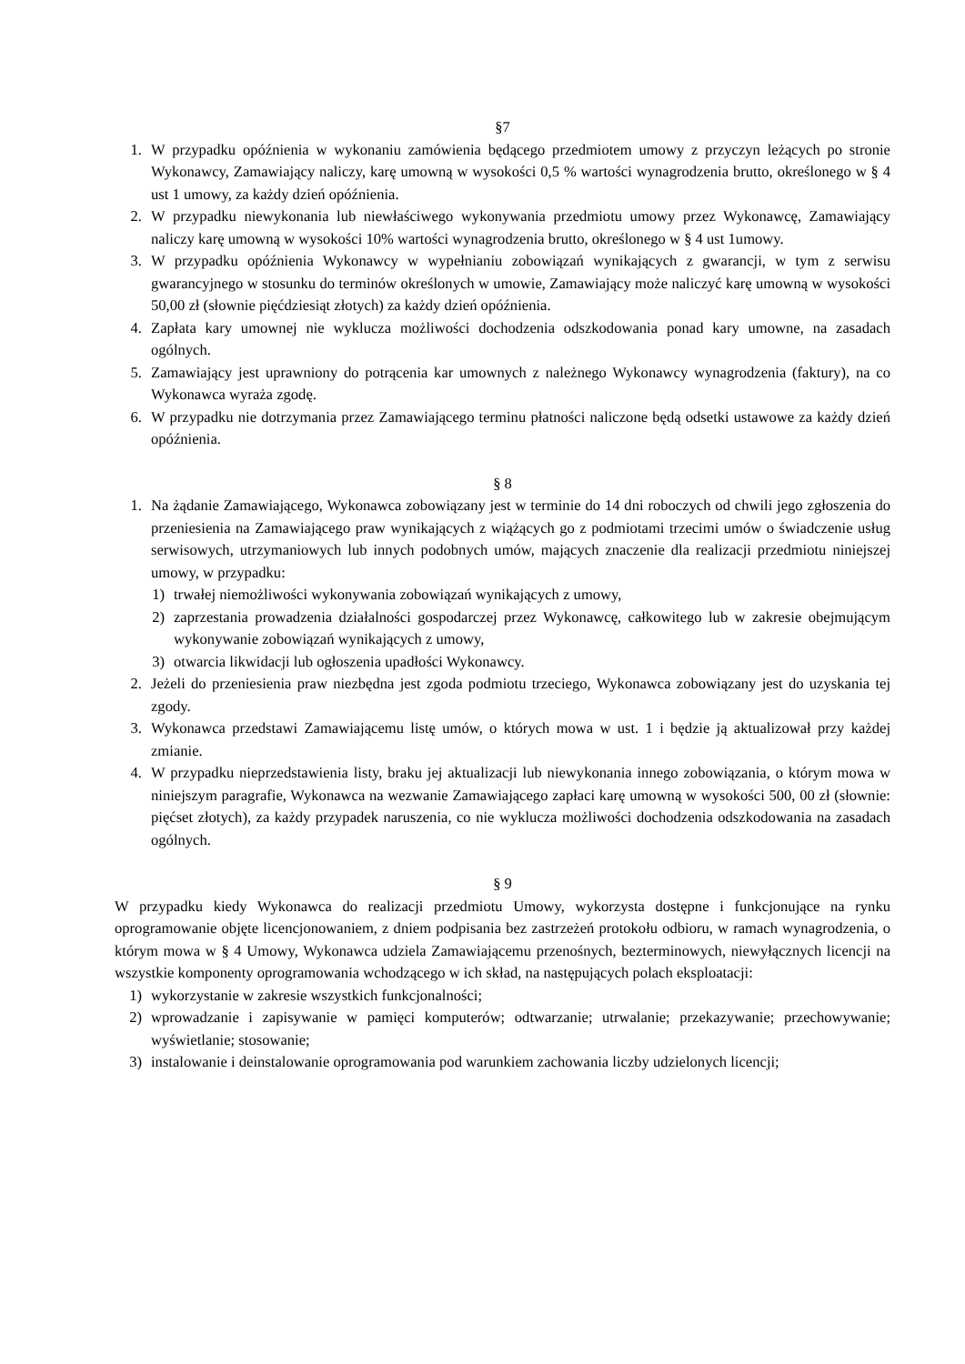§7
1. W przypadku opóźnienia w wykonaniu zamówienia będącego przedmiotem umowy z przyczyn leżących po stronie Wykonawcy, Zamawiający naliczy, karę umowną w wysokości 0,5 % wartości wynagrodzenia brutto, określonego w § 4 ust 1 umowy, za każdy dzień opóźnienia.
2. W przypadku niewykonania lub niewłaściwego wykonywania przedmiotu umowy przez Wykonawcę, Zamawiający naliczy karę umowną w wysokości 10% wartości wynagrodzenia brutto, określonego w § 4 ust 1umowy.
3. W przypadku opóźnienia Wykonawcy w wypełnianiu zobowiązań wynikających z gwarancji, w tym z serwisu gwarancyjnego w stosunku do terminów określonych w umowie, Zamawiający może naliczyć karę umowną w wysokości 50,00 zł (słownie pięćdziesiąt złotych) za każdy dzień opóźnienia.
4. Zapłata kary umownej nie wyklucza możliwości dochodzenia odszkodowania ponad kary umowne, na zasadach ogólnych.
5. Zamawiający jest uprawniony do potrącenia kar umownych z należnego Wykonawcy wynagrodzenia (faktury), na co Wykonawca wyraża zgodę.
6. W przypadku nie dotrzymania przez Zamawiającego terminu płatności naliczone będą odsetki ustawowe za każdy dzień opóźnienia.
§ 8
1. Na żądanie Zamawiającego, Wykonawca zobowiązany jest w terminie do 14 dni roboczych od chwili jego zgłoszenia do przeniesienia na Zamawiającego praw wynikających z wiążących go z podmiotami trzecimi umów o świadczenie usług serwisowych, utrzymaniowych lub innych podobnych umów, mających znaczenie dla realizacji przedmiotu niniejszej umowy, w przypadku:
1) trwałej niemożliwości wykonywania zobowiązań wynikających z umowy,
2) zaprzestania prowadzenia działalności gospodarczej przez Wykonawcę, całkowitego lub w zakresie obejmującym wykonywanie zobowiązań wynikających z umowy,
3) otwarcia likwidacji lub ogłoszenia upadłości Wykonawcy.
2. Jeżeli do przeniesienia praw niezbędna jest zgoda podmiotu trzeciego, Wykonawca zobowiązany jest do uzyskania tej zgody.
3. Wykonawca przedstawi Zamawiającemu listę umów, o których mowa w ust. 1 i będzie ją aktualizował przy każdej zmianie.
4. W przypadku nieprzedstawienia listy, braku jej aktualizacji lub niewykonania innego zobowiązania, o którym mowa w niniejszym paragrafie, Wykonawca na wezwanie Zamawiającego zapłaci karę umowną w wysokości 500, 00 zł (słownie: pięćset złotych), za każdy przypadek naruszenia, co nie wyklucza możliwości dochodzenia odszkodowania na zasadach ogólnych.
§ 9
W przypadku kiedy Wykonawca do realizacji przedmiotu Umowy, wykorzysta dostępne i funkcjonujące na rynku oprogramowanie objęte licencjonowaniem, z dniem podpisania bez zastrzeżeń protokołu odbioru, w ramach wynagrodzenia, o którym mowa w § 4 Umowy, Wykonawca udziela Zamawiającemu przenośnych, bezterminowych, niewyłącznych licencji na wszystkie komponenty oprogramowania wchodzącego w ich skład, na następujących polach eksploatacji:
1) wykorzystanie w zakresie wszystkich funkcjonalności;
2) wprowadzanie i zapisywanie w pamięci komputerów; odtwarzanie; utrwalanie; przekazywanie; przechowywanie; wyświetlanie; stosowanie;
3) instalowanie i deinstalowanie oprogramowania pod warunkiem zachowania liczby udzielonych licencji;